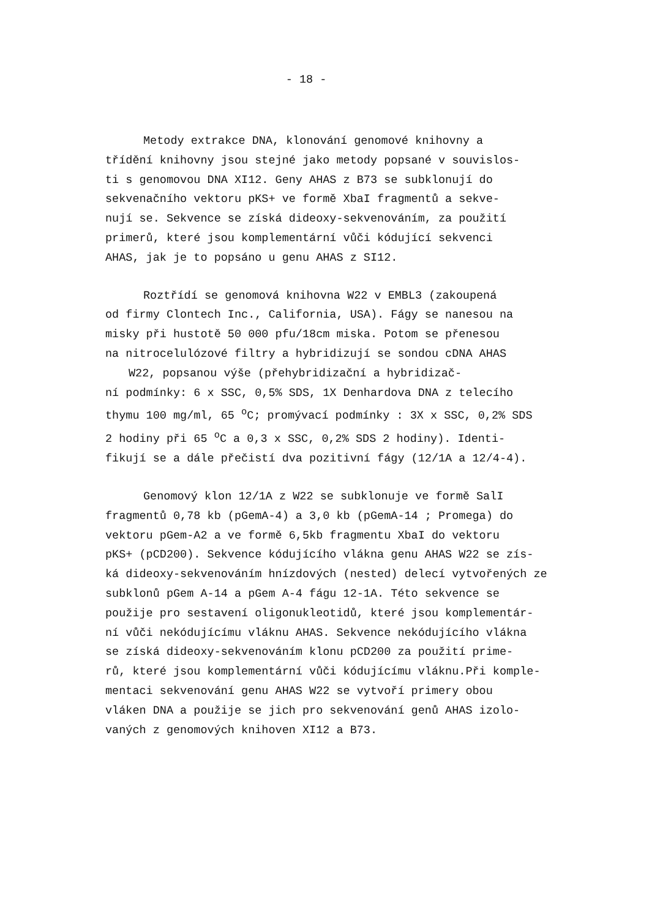- 18 -
Metody extrakce DNA, klonování genomové knihovny a
třídění knihovny jsou stejné jako metody popsané v souvislos-
ti s genomovou DNA XI12. Geny AHAS z B73 se subklonují do
sekvenačního vektoru pKS+ ve formě XbaI fragmentů a sekve-
nují se. Sekvence se získá dideoxy-sekvenováním, za použití
primerů, které jsou komplementární vůči kódující sekvenci
AHAS, jak je to popsáno u genu AHAS z SI12.
Roztřídí se genomová knihovna W22 v EMBL3 (zakoupená
od firmy Clontech Inc., California, USA). Fágy se nanesou na
misky při hustotě 50 000 pfu/18cm miska. Potom se přenesou
na nitrocelulózové filtry a hybridizují se sondou cDNA AHAS
W22, popsanou výše (přehybridizační a hybridizač-
ní podmínky: 6 x SSC, 0,5% SDS, 1X Denhardova DNA z telecího
thymu 100 mg/ml, 65 <sup>o</sup>C; promývací podmínky : 3X x SSC, 0,2% SDS
2 hodiny při 65 <sup>o</sup>C a 0,3 x SSC, 0,2% SDS 2 hodiny). Identi-
fikují se a dále přečistí dva pozitivní fágy (12/1A a 12/4-4).
Genomový klon 12/1A z W22 se subklonuje ve formě SalI
fragmentů 0,78 kb (pGemA-4) a 3,0 kb (pGemA-14 ; Promega) do
vektoru pGem-A2 a ve formě 6,5kb fragmentu XbaI do vektoru
pKS+ (pCD200). Sekvence kódujícího vlákna genu AHAS W22 se zís-
ká dideoxy-sekvenováním hnízdových (nested) delecí vytvořených ze
subklonů pGem A-14 a pGem A-4 fágu 12-1A. Této sekvence se
použije pro sestavení oligonukleotidů, které jsou komplementár-
ní vůči nekódujícímu vláknu AHAS. Sekvence nekódujícího vlákna
se získá dideoxy-sekvenováním klonu pCD200 za použití prime-
rů, které jsou komplementární vůči kódujícímu vláknu.Při komple-
mentaci sekvenování genu AHAS W22 se vytvoří primery obou
vláken DNA a použije se jich pro sekvenování genů AHAS izolo-
vaných z genomových knihoven XI12 a B73.